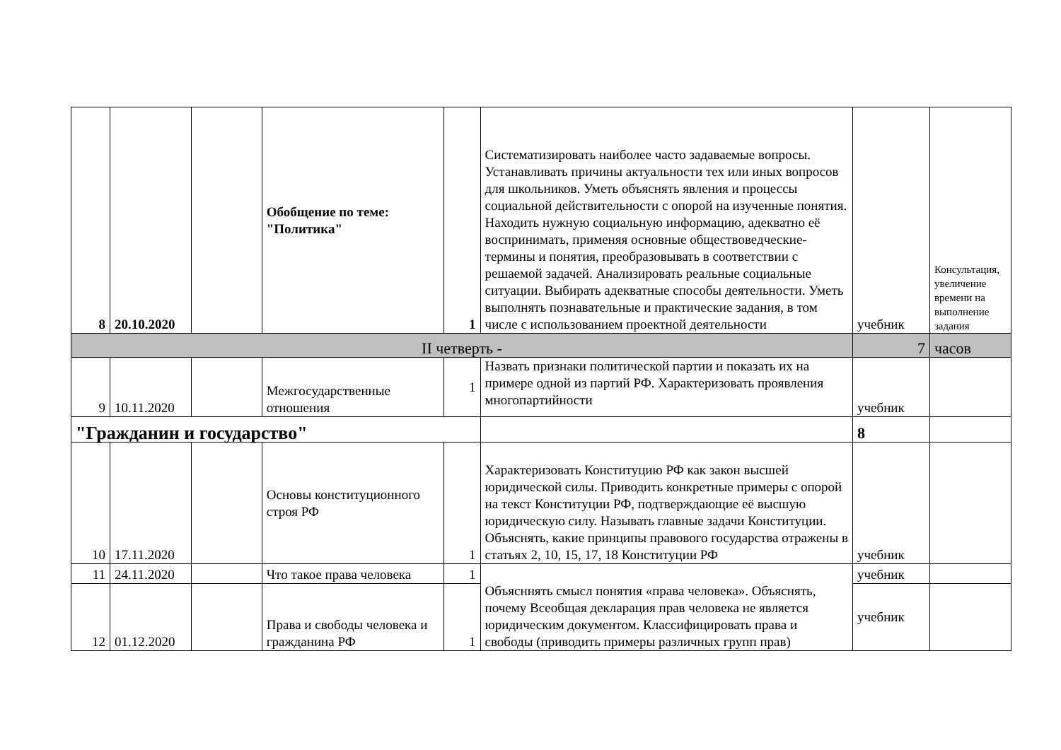| 8 | 20.10.2020 | | Обобщение по теме: "Политика" | 1 | Систематизировать наиболее часто задаваемые вопросы. Устанавливать причины актуальности тех или иных вопросов для школьников. Уметь объяснять явления и процессы социальной действительности с опорой на изученные понятия. Находить нужную социальную информацию, адекватно её воспринимать, применяя основные обществоведческие- термины и понятия, преобразовывать в соответствии с решаемой задачей. Анализировать реальные социальные ситуации. Выбирать адекватные способы деятельности. Уметь выполнять познавательные и практические задания, в том числе с использованием проектной деятельности | учебник | Консультация, увеличение времени на выполнение задания |
| II четверть - | | | | | | 7 | часов |
| 9 | 10.11.2020 | | Межгосударственные отношения | 1 | Назвать признаки политической партии и показать их на примере одной из партий РФ. Характеризовать проявления многопартийности | учебник | |
| "Гражданин и государство" | | | | | | 8 | |
| 10 | 17.11.2020 | | Основы конституционного строя РФ | 1 | Характеризовать Конституцию РФ как закон высшей юридической силы. Приводить конкретные примеры с опорой на текст Конституции РФ, подтверждающие её высшую юридическую силу. Называть главные задачи Конституции. Объяснять, какие принципы правового государства отражены в статьях 2, 10, 15, 17, 18 Конституции РФ | учебник | |
| 11 | 24.11.2020 | | Что такое права человека | 1 | Объясннять смысл понятия «права человека». Объяснять, почему Всеобщая декларация прав человека не является юридическим документом. Классифицировать права и свободы (приводить примеры различных групп прав) | учебник | |
| 12 | 01.12.2020 | | Права и свободы человека и гражданина РФ | 1 | | учебник | |